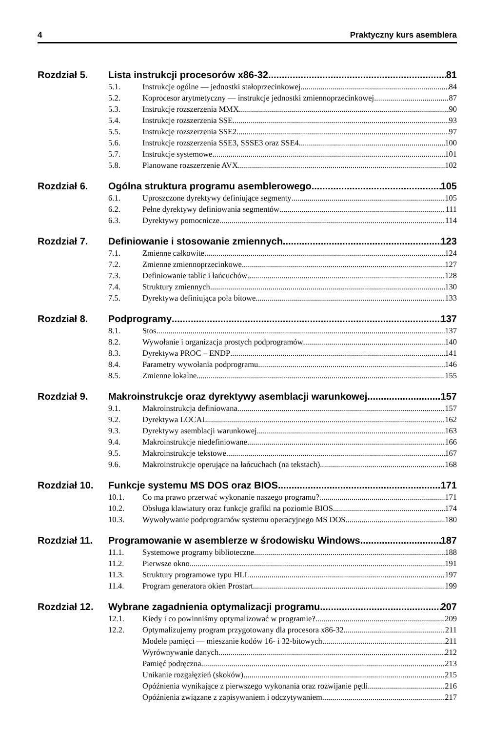4 Praktyczny kurs asemblera
Rozdział 5. Lista instrukcji procesorów x86-32 81
5.1. Instrukcje ogólne — jednostki stałoprzecinkowej 84
5.2. Koprocesor arytmetyczny — instrukcje jednostki zmiennoprzecinkowej 87
5.3. Instrukcje rozszerzenia MMX 90
5.4. Instrukcje rozszerzenia SSE 93
5.5. Instrukcje rozszerzenia SSE2 97
5.6. Instrukcje rozszerzenia SSE3, SSSE3 oraz SSE4 100
5.7. Instrukcje systemowe 101
5.8. Planowane rozszerzenie AVX 102
Rozdział 6. Ogólna struktura programu asemblerowego 105
6.1. Uproszczone dyrektywy definiujące segmenty 105
6.2. Pełne dyrektywy definiowania segmentów 111
6.3. Dyrektywy pomocnicze 114
Rozdział 7. Definiowanie i stosowanie zmiennych 123
7.1. Zmienne całkowite 124
7.2. Zmienne zmiennoprzecinkowe 127
7.3. Definiowanie tablic i łańcuchów 128
7.4. Struktury zmiennych 130
7.5. Dyrektywa definiująca pola bitowe 133
Rozdział 8. Podprogramy 137
8.1. Stos 137
8.2. Wywołanie i organizacja prostych podprogramów 140
8.3. Dyrektywa PROC – ENDP 141
8.4. Parametry wywołania podprogramu 146
8.5. Zmienne lokalne 155
Rozdział 9. Makroinstrukcje oraz dyrektywy asemblacji warunkowej 157
9.1. Makroinstrukcja definiowana 157
9.2. Dyrektywa LOCAL 162
9.3. Dyrektywy asemblacji warunkowej 163
9.4. Makroinstrukcje niedefiniowane 166
9.5. Makroinstrukcje tekstowe 167
9.6. Makroinstrukcje operujące na łańcuchach (na tekstach) 168
Rozdział 10. Funkcje systemu MS DOS oraz BIOS 171
10.1. Co ma prawo przerwać wykonanie naszego programu? 171
10.2. Obsługa klawiatury oraz funkcje grafiki na poziomie BIOS 174
10.3. Wywoływanie podprogramów systemu operacyjnego MS DOS 180
Rozdział 11. Programowanie w asemblerze w środowisku Windows 187
11.1. Systemowe programy biblioteczne 188
11.2. Pierwsze okno 191
11.3. Struktury programowe typu HLL 197
11.4. Program generatora okien Prostart 199
Rozdział 12. Wybrane zagadnienia optymalizacji programu 207
12.1. Kiedy i co powinniśmy optymalizować w programie? 209
12.2. Optymalizujemy program przygotowany dla procesora x86-32 211
Modele pamięci — mieszanie kodów 16- i 32-bitowych 211
Wyrównywanie danych 212
Pamięć podręczna 213
Unikanie rozgałęzień (skoków) 215
Opóźnienia wynikające z pierwszego wykonania oraz rozwijanie pętli 216
Opóźnienia związane z zapisywaniem i odczytywaniem 217